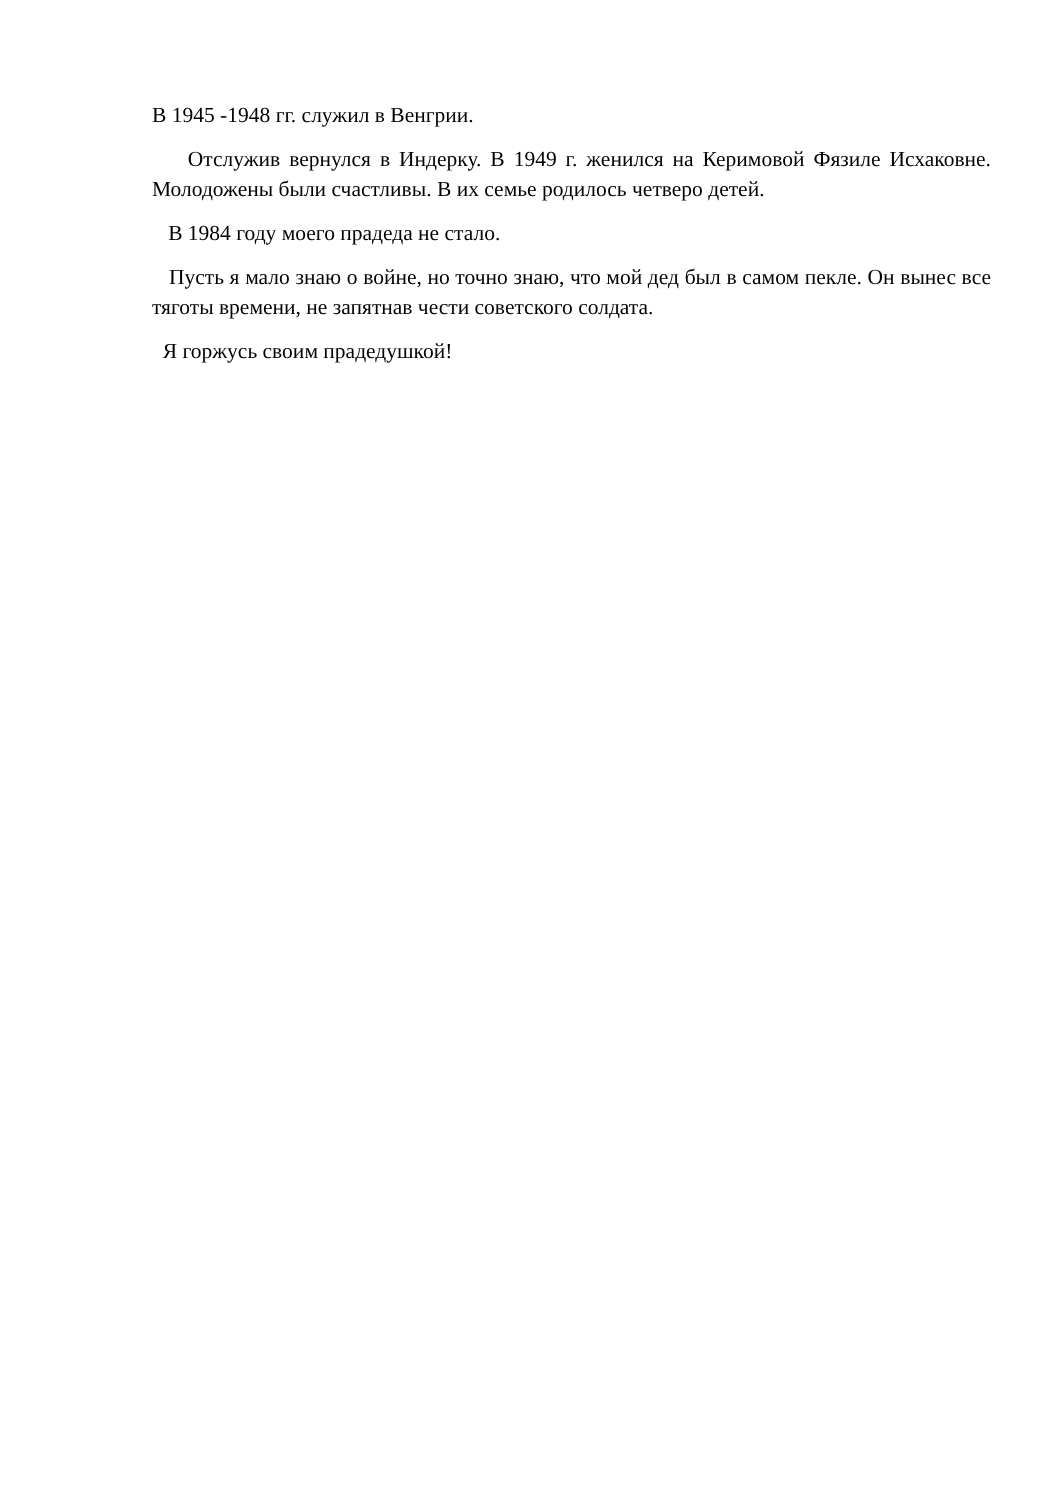В 1945 -1948 гг. служил в Венгрии.
Отслужив вернулся в Индерку. В 1949 г. женился на Керимовой Фязиле Исхаковне. Молодожены были счастливы. В их семье родилось четверо детей.
В 1984 году моего прадеда не стало.
Пусть я мало знаю о войне, но точно знаю, что мой дед был в самом пекле. Он вынес все тяготы времени, не запятнав чести советского солдата.
Я горжусь своим прадедушкой!